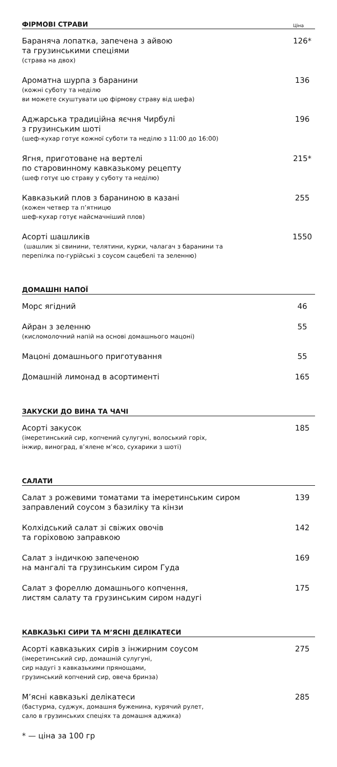ФІРМОВІ СТРАВИ Ціна
Бараняча лопатка, запечена з айвою
та грузинськими спеціями
(страва на двох)
126*
Ароматна шурпа з баранини
(кожні суботу та неділю
ви можете скуштувати цю фірмову страву від шефа)
136
Аджарська традиційна яєчня Чирбулі
з грузинським шоті
(шеф-кухар готує кожної суботи та неділю з 11:00 до 16:00)
196
Ягня, приготоване на вертелі
по старовинному кавказькому рецепту
(шеф готує цю страву у суботу та неділю)
215*
Кавказький плов з бараниною в казані
(кожен четвер та п’ятницю
шеф-кухар готує найсмачніший плов)
255
Асорті шашликів
(шашлик зі свинини, телятини, курки, чалагач з баранини та
перепілка по-гурійські з соусом сацебелі та зеленню)
1550
ДОМАШНІ НАПОЇ
Морс ягідний 46
Айран з зеленню
(кисломолочний напій на основі домашнього мацоні)
55
Мацоні домашнього приготування 55
Домашній лимонад в асортименті 165
ЗАКУСКИ ДО ВИНА ТА ЧАЧІ
Асорті закусок
(імеретинський сир, копчений сулугуні, волоський горіх,
інжир, виноград, в’ялене м’ясо, сухарики з шоті)
185
САЛАТИ
Салат з рожевими томатами та імеретинським сиром
заправлений соусом з базиліку та кінзи
139
Колхідський салат зі свіжих овочів
та горіховою заправкою
142
Салат з індичкою запеченою
на мангалі та грузинським сиром Гуда
169
Салат з фореллю домашнього копчення,
листям салату та грузинським сиром надугі
175
КАВКАЗЬКІ СИРИ ТА М’ЯСНІ ДЕЛІКАТЕСИ
Асорті кавказьких сирів з інжирним соусом
(імеретинський сир, домашній сулугуні,
сир надугі з кавказькими прянощами,
грузинський копчений сир, овеча бринза)
275
М’ясні кавказькі делікатеси
(бастурма, суджук, домашня буженина, курячий рулет,
сало в грузинських спеціях та домашня аджика)
285
* — ціна за 100 гр